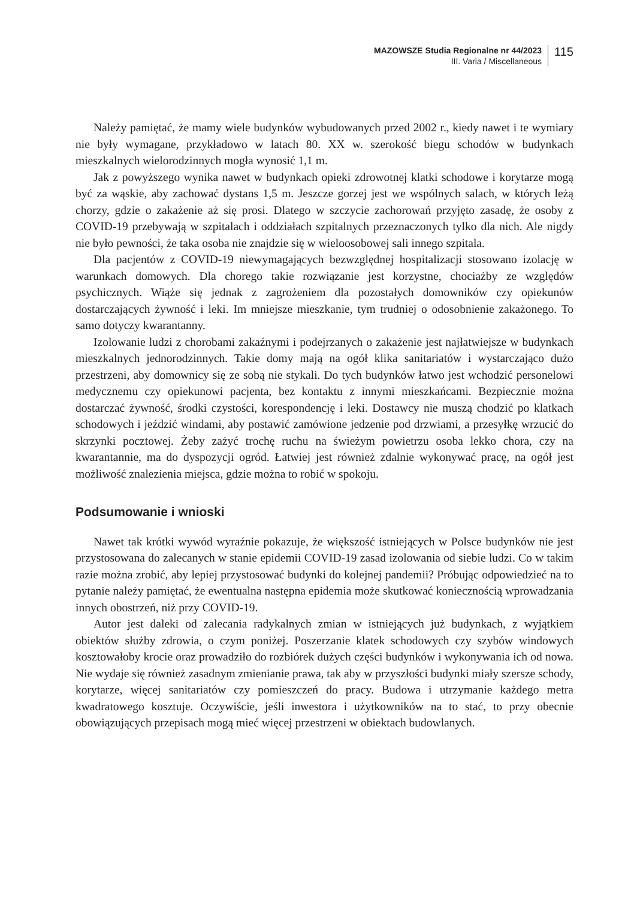MAZOWSZE Studia Regionalne nr 44/2023
III. Varia / Miscellaneous
115
Należy pamiętać, że mamy wiele budynków wybudowanych przed 2002 r., kiedy nawet i te wymiary nie były wymagane, przykładowo w latach 80. XX w. szerokość biegu schodów w budynkach mieszkalnych wielorodzinnych mogła wynosić 1,1 m.
Jak z powyższego wynika nawet w budynkach opieki zdrowotnej klatki schodowe i korytarze mogą być za wąskie, aby zachować dystans 1,5 m. Jeszcze gorzej jest we wspólnych salach, w których leżą chorzy, gdzie o zakażenie aż się prosi. Dlatego w szczycie zachorowań przyjęto zasadę, że osoby z COVID-19 przebywają w szpitalach i oddziałach szpitalnych przeznaczonych tylko dla nich. Ale nigdy nie było pewności, że taka osoba nie znajdzie się w wieloosobowej sali innego szpitala.
Dla pacjentów z COVID-19 niewymagających bezwzględnej hospitalizacji stosowano izolację w warunkach domowych. Dla chorego takie rozwiązanie jest korzystne, chociażby ze względów psychicznych. Wiąże się jednak z zagrożeniem dla pozostałych domowników czy opiekunów dostarczających żywność i leki. Im mniejsze mieszkanie, tym trudniej o odosobnienie zakażonego. To samo dotyczy kwarantanny.
Izolowanie ludzi z chorobami zakaźnymi i podejrzanych o zakażenie jest najłatwiejsze w budynkach mieszkalnych jednorodzinnych. Takie domy mają na ogół klika sanitariatów i wystarczająco dużo przestrzeni, aby domownicy się ze sobą nie stykali. Do tych budynków łatwo jest wchodzić personelowi medycznemu czy opiekunowi pacjenta, bez kontaktu z innymi mieszkańcami. Bezpiecznie można dostarczać żywność, środki czystości, korespondencję i leki. Dostawcy nie muszą chodzić po klatkach schodowych i jeździć windami, aby postawić zamówione jedzenie pod drzwiami, a przesyłkę wrzucić do skrzynki pocztowej. Żeby zażyć trochę ruchu na świeżym powietrzu osoba lekko chora, czy na kwarantannie, ma do dyspozycji ogród. Łatwiej jest również zdalnie wykonywać pracę, na ogół jest możliwość znalezienia miejsca, gdzie można to robić w spokoju.
Podsumowanie i wnioski
Nawet tak krótki wywód wyraźnie pokazuje, że większość istniejących w Polsce budynków nie jest przystosowana do zalecanych w stanie epidemii COVID-19 zasad izolowania od siebie ludzi. Co w takim razie można zrobić, aby lepiej przystosować budynki do kolejnej pandemii? Próbując odpowiedzieć na to pytanie należy pamiętać, że ewentualna następna epidemia może skutkować koniecznością wprowadzania innych obostrzeń, niż przy COVID-19.
Autor jest daleki od zalecania radykalnych zmian w istniejących już budynkach, z wyjątkiem obiektów służby zdrowia, o czym poniżej. Poszerzanie klatek schodowych czy szybów windowych kosztowałoby krocie oraz prowadziło do rozbiórek dużych części budynków i wykonywania ich od nowa. Nie wydaje się również zasadnym zmienianie prawa, tak aby w przyszłości budynki miały szersze schody, korytarze, więcej sanitariatów czy pomieszczeń do pracy. Budowa i utrzymanie każdego metra kwadratowego kosztuje. Oczywiście, jeśli inwestora i użytkowników na to stać, to przy obecnie obowiązujących przepisach mogą mieć więcej przestrzeni w obiektach budowlanych.